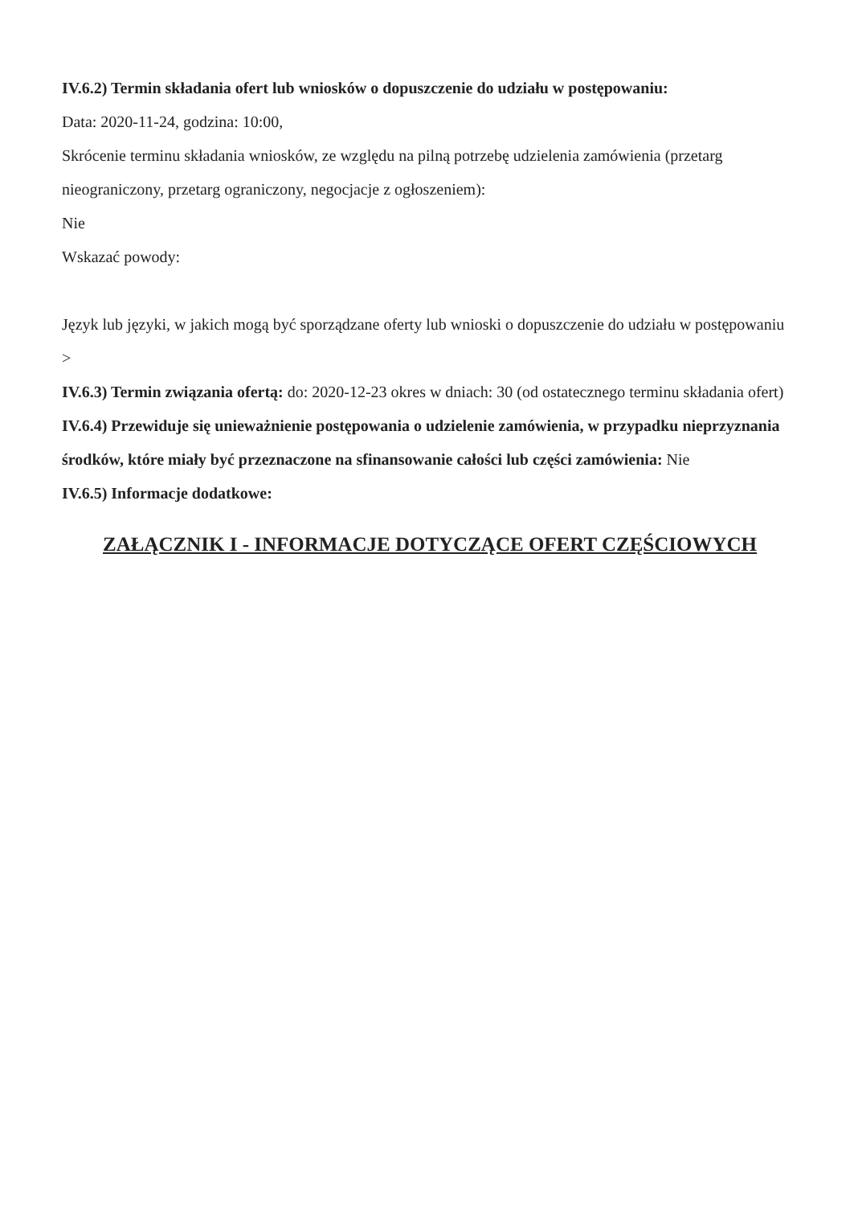IV.6.2) Termin składania ofert lub wniosków o dopuszczenie do udziału w postępowaniu:
Data: 2020-11-24, godzina: 10:00,
Skrócenie terminu składania wniosków, ze względu na pilną potrzebę udzielenia zamówienia (przetarg nieograniczony, przetarg ograniczony, negocjacje z ogłoszeniem):
Nie
Wskazać powody:
Język lub języki, w jakich mogą być sporządzane oferty lub wnioski o dopuszczenie do udziału w postępowaniu
>
IV.6.3) Termin związania ofertą: do: 2020-12-23 okres w dniach: 30 (od ostatecznego terminu składania ofert)
IV.6.4) Przewiduje się unieważnienie postępowania o udzielenie zamówienia, w przypadku nieprzyznania środków, które miały być przeznaczone na sfinansowanie całości lub części zamówienia: Nie
IV.6.5) Informacje dodatkowe:
ZAŁĄCZNIK I - INFORMACJE DOTYCZĄCE OFERT CZĘŚCIOWYCH